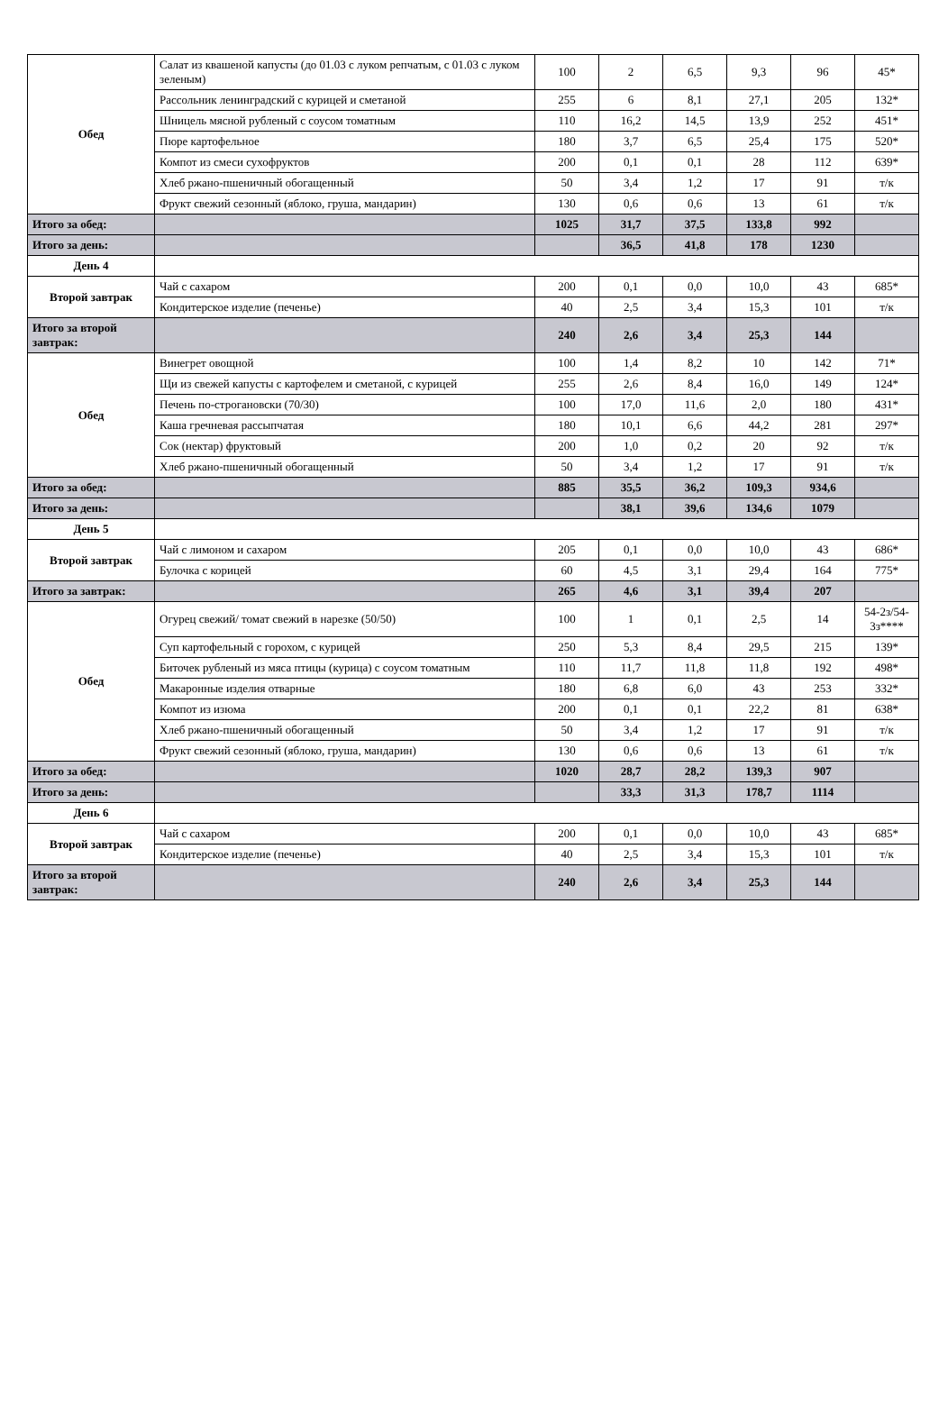| Обед | Салат из квашеной капусты (до 01.03 с луком репчатым, с 01.03 с луком зеленым) | 100 | 2 | 6,5 | 9,3 | 96 | 45* |
| | Рассольник ленинградский с курицей и сметаной | 255 | 6 | 8,1 | 27,1 | 205 | 132* |
| | Шницель мясной рубленый с соусом томатным | 110 | 16,2 | 14,5 | 13,9 | 252 | 451* |
| | Пюре картофельное | 180 | 3,7 | 6,5 | 25,4 | 175 | 520* |
| | Компот из смеси сухофруктов | 200 | 0,1 | 0,1 | 28 | 112 | 639* |
| | Хлеб ржано-пшеничный обогащенный | 50 | 3,4 | 1,2 | 17 | 91 | т/к |
| | Фрукт свежий сезонный (яблоко, груша, мандарин) | 130 | 0,6 | 0,6 | 13 | 61 | т/к |
| Итого за обед: | | 1025 | 31,7 | 37,5 | 133,8 | 992 | |
| Итого за день: | | | 36,5 | 41,8 | 178 | 1230 | |
| День 4 | | | | | | | |
| Второй завтрак | Чай с сахаром | 200 | 0,1 | 0,0 | 10,0 | 43 | 685* |
| | Кондитерское изделие (печенье) | 40 | 2,5 | 3,4 | 15,3 | 101 | т/к |
| Итого за второй завтрак: | | 240 | 2,6 | 3,4 | 25,3 | 144 | |
| Обед | Винегрет овощной | 100 | 1,4 | 8,2 | 10 | 142 | 71* |
| | Щи из свежей капусты с картофелем и сметаной, с курицей | 255 | 2,6 | 8,4 | 16,0 | 149 | 124* |
| | Печень по-строгановски (70/30) | 100 | 17,0 | 11,6 | 2,0 | 180 | 431* |
| | Каша гречневая рассыпчатая | 180 | 10,1 | 6,6 | 44,2 | 281 | 297* |
| | Сок (нектар) фруктовый | 200 | 1,0 | 0,2 | 20 | 92 | т/к |
| | Хлеб ржано-пшеничный обогащенный | 50 | 3,4 | 1,2 | 17 | 91 | т/к |
| Итого за обед: | | 885 | 35,5 | 36,2 | 109,3 | 934,6 | |
| Итого за день: | | | 38,1 | 39,6 | 134,6 | 1079 | |
| День 5 | | | | | | | |
| Второй завтрак | Чай с лимоном и сахаром | 205 | 0,1 | 0,0 | 10,0 | 43 | 686* |
| | Булочка с корицей | 60 | 4,5 | 3,1 | 29,4 | 164 | 775* |
| Итого за завтрак: | | 265 | 4,6 | 3,1 | 39,4 | 207 | |
| Обед | Огурец свежий/ томат свежий в нарезке (50/50) | 100 | 1 | 0,1 | 2,5 | 14 | 54-2з/54-3з**** |
| | Суп картофельный с горохом, с курицей | 250 | 5,3 | 8,4 | 29,5 | 215 | 139* |
| | Биточек рубленый из мяса птицы (курица) с соусом томатным | 110 | 11,7 | 11,8 | 11,8 | 192 | 498* |
| | Макаронные изделия отварные | 180 | 6,8 | 6,0 | 43 | 253 | 332* |
| | Компот из изюма | 200 | 0,1 | 0,1 | 22,2 | 81 | 638* |
| | Хлеб ржано-пшеничный обогащенный | 50 | 3,4 | 1,2 | 17 | 91 | т/к |
| | Фрукт свежий сезонный (яблоко, груша, мандарин) | 130 | 0,6 | 0,6 | 13 | 61 | т/к |
| Итого за обед: | | 1020 | 28,7 | 28,2 | 139,3 | 907 | |
| Итого за день: | | | 33,3 | 31,3 | 178,7 | 1114 | |
| День 6 | | | | | | | |
| Второй завтрак | Чай с сахаром | 200 | 0,1 | 0,0 | 10,0 | 43 | 685* |
| | Кондитерское изделие (печенье) | 40 | 2,5 | 3,4 | 15,3 | 101 | т/к |
| Итого за второй завтрак: | | 240 | 2,6 | 3,4 | 25,3 | 144 | |